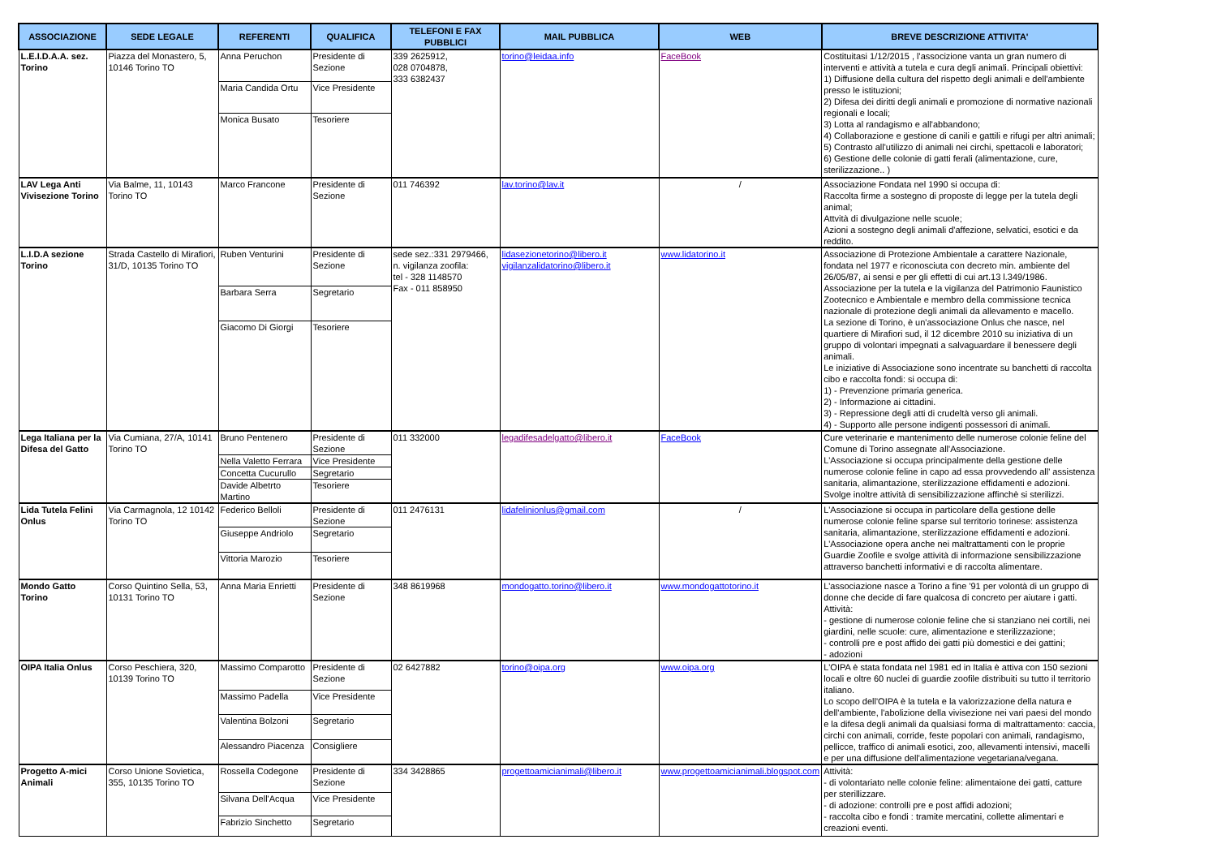| ASSOCIAZIONE | SEDE LEGALE | REFERENTI | QUALIFICA | TELEFONI E FAX PUBBLICI | MAIL PUBBLICA | WEB | BREVE DESCRIZIONE ATTIVITA' |
| --- | --- | --- | --- | --- | --- | --- | --- |
| L.E.I.D.A.A. sez. Torino | Piazza del Monastero, 5, 10146 Torino TO | Anna Peruchon | Presidente di Sezione | 339 2625912, 028 0704878, 333 6382437 | torino@leidaa.info | FaceBook | Costituitasi 1/12/2015 , l'associzione vanta un gran numero di interventi e attività a tutela e cura degli animali. Principali obiettivi: 1) Diffusione della cultura del rispetto degli animali e dell'ambiente presso le istituzioni; 2) Difesa dei diritti degli animali e promozione di normative nazionali regionali e locali; 3) Lotta al randagismo e all'abbandono; 4) Collaborazione e gestione di canili e gattili e rifugi per altri animali; 5) Contrasto all'utilizzo di animali nei circhi, spettacoli e laboratori; 6) Gestione delle colonie di gatti ferali (alimentazione, cure, sterilizzazione.. ) |
| | | Maria Candida Ortu | Vice Presidente | | | | |
| | | Monica Busato | Tesoriere | | | | |
| LAV Lega Anti Vivisezione Torino | Via Balme, 11, 10143 Torino TO | Marco Francone | Presidente di Sezione | 011 746392 | lav.torino@lav.it | / | Associazione Fondata nel 1990 si occupa di: Raccolta firme a sostegno di proposte di legge per la tutela degli animal; Attvità di divulgazione nelle scuole; Azioni a sostegno degli animali d'affezione, selvatici, esotici e da reddito. |
| L.I.D.A sezione Torino | Strada Castello di Mirafiori, 31/D, 10135 Torino TO | Ruben Venturini | Presidente di Sezione | sede sez.:331 2979466, n. vigilanza zoofila: tel - 328 1148570 Fax - 011 858950 | lidasezionetorino@libero.it vigilanzalidatorino@libero.it | www.lidatorino.it | Associazione di Protezione Ambientale a carattere Nazionale, fondata nel 1977 e riconosciuta con decreto min. ambiente del 26/05/87, ai sensi e per gli effetti di cui art.13 l.349/1986. Associazione per la tutela e la vigilanza del Patrimonio Faunistico Zootecnico e Ambientale e membro della commissione tecnica nazionale di protezione degli animali da allevamento e macello. La sezione di Torino, è un'associazione Onlus che nasce, nel quartiere di Mirafiori sud, il 12 dicembre 2010 su iniziativa di un gruppo di volontari impegnati a salvaguardare il benessere degli animali. Le iniziative di Associazione sono incentrate su banchetti di raccolta cibo e raccolta fondi: si occupa di: 1) - Prevenzione primaria generica. 2) - Informazione ai cittadini. 3) - Repressione degli atti di crudeltà verso gli animali. 4) - Supporto alle persone indigenti possessori di animali. |
| | | Barbara Serra | Segretario | | | | |
| | | Giacomo Di Giorgi | Tesoriere | | | | |
| Lega Italiana per la Difesa del Gatto | Via Cumiana, 27/A, 10141 Torino TO | Bruno Pentenero | Presidente di Sezione | 011 332000 | legadifesadelgatto@libero.it | FaceBook | Cure veterinarie e mantenimento delle numerose colonie feline del Comune di Torino assegnate all'Associazione. L'Associazione si occupa principalmente della gestione delle numerose colonie feline in capo ad essa provvedendo all' assistenza sanitaria, alimantazione, sterilizzazione effidamenti e adozioni. Svolge inoltre attività di sensibilizzazione affinchè si sterilizzi. |
| | | Nella Valetto Ferrara | Vice Presidente | | | | |
| | | Concetta Cucurullo | Segretario | | | | |
| | | Davide Albetrto Martino | Tesoriere | | | | |
| Lida Tutela Felini Onlus | Via Carmagnola, 12 10142 Torino TO | Federico Belloli | Presidente di Sezione | 011 2476131 | lidafelinionlus@gmail.com | / | L'Associazione si occupa in particolare della gestione delle numerose colonie feline sparse sul territorio torinese: assistenza sanitaria, alimantazione, sterilizzazione effidamenti e adozioni. L'Associazione opera anche nei maltrattamenti con le proprie Guardie Zoofile e svolge attività di informazione sensibilizzazione attraverso banchetti informativi e di raccolta alimentare. |
| | | Giuseppe Andriolo | Segretario | | | | |
| | | Vittoria Marozio | Tesoriere | | | | |
| Mondo Gatto Torino | Corso Quintino Sella, 53, 10131 Torino TO | Anna Maria Enrietti | Presidente di Sezione | 348 8619968 | mondogatto.torino@libero.it | www.mondogattotorino.it | L'associazione nasce a Torino a fine '91 per volontà di un gruppo di donne che decide di fare qualcosa di concreto per aiutare i gatti. Attività: - gestione di numerose colonie feline che si stanziano nei cortili, nei giardini, nelle scuole: cure, alimentazione e sterilizzazione; - controlli pre e post affido dei gatti più domestici e dei gattini; - adozioni |
| OIPA Italia Onlus | Corso Peschiera, 320, 10139 Torino TO | Massimo Comparotto | Presidente di Sezione | 02 6427882 | torino@oipa.org | www.oipa.org | L'OIPA è stata fondata nel 1981 ed in Italia è attiva con 150 sezioni locali e oltre 60 nuclei di guardie zoofile distribuiti su tutto il territorio italiano. Lo scopo dell'OIPA è la tutela e la valorizzazione della natura e dell'ambiente, l'abolizione della vivisezione nei vari paesi del mondo e la difesa degli animali da qualsiasi forma di maltrattamento: caccia, circhi con animali, corride, feste popolari con animali, randagismo, pellicce, traffico di animali esotici, zoo, allevamenti intensivi, macelli e per una diffusione dell'alimentazione vegetariana/vegana. |
| | | Massimo Padella | Vice Presidente | | | | |
| | | Valentina Bolzoni | Segretario | | | | |
| | | Alessandro Piacenza | Consigliere | | | | |
| Progetto A-mici Animali | Corso Unione Sovietica, 355, 10135 Torino TO | Rossella Codegone | Presidente di Sezione | 334 3428865 | progettoamicianimali@libero.it | www.progettoamicianimali.blogspot.com | Attività: - di volontariato nelle colonie feline: alimentaione dei gatti, catture per sterillizzare. - di adozione: controlli pre e post affidi adozioni; - raccolta cibo e fondi : tramite mercatini, collette alimentari e creazioni eventi. |
| | | Silvana Dell'Acqua | Vice Presidente | | | | |
| | | Fabrizio Sinchetto | Segretario | | | | |